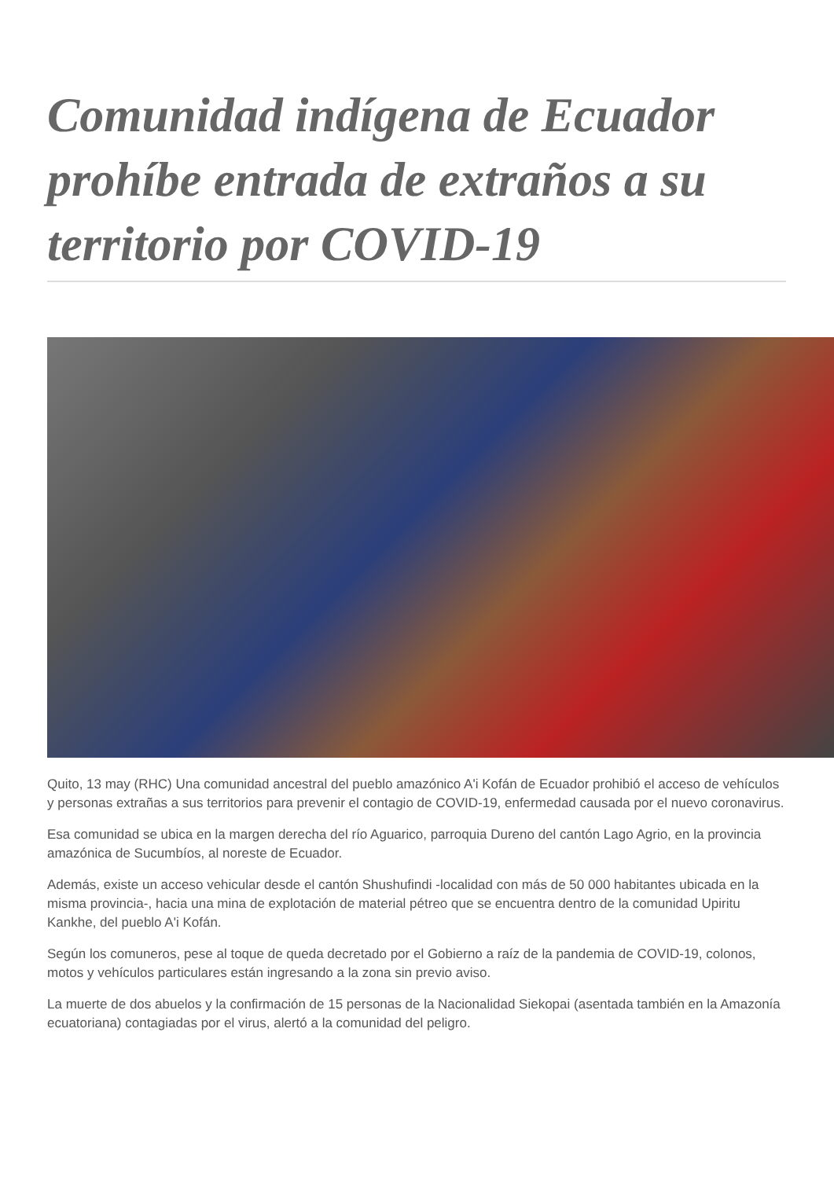Comunidad indígena de Ecuador prohíbe entrada de extraños a su territorio por COVID-19
Quito, 13 may (RHC) Una comunidad ancestral del pueblo amazónico A'i Kofán de Ecuador prohibió el acceso de vehículos y personas extrañas a sus territorios para prevenir el contagio de COVID-19, enfermedad causada por el nuevo coronavirus.
Esa comunidad se ubica en la margen derecha del río Aguarico, parroquia Dureno del cantón Lago Agrio, en la provincia amazónica de Sucumbíos, al noreste de Ecuador.
Además, existe un acceso vehicular desde el cantón Shushufindi -localidad con más de 50 000 habitantes ubicada en la misma provincia-, hacia una mina de explotación de material pétreo que se encuentra dentro de la comunidad Upiritu Kankhe, del pueblo A'i Kofán.
Según los comuneros, pese al toque de queda decretado por el Gobierno a raíz de la pandemia de COVID-19, colonos, motos y vehículos particulares están ingresando a la zona sin previo aviso.
La muerte de dos abuelos y la confirmación de 15 personas de la Nacionalidad Siekopai (asentada también en la Amazonía ecuatoriana) contagiadas por el virus, alertó a la comunidad del peligro.